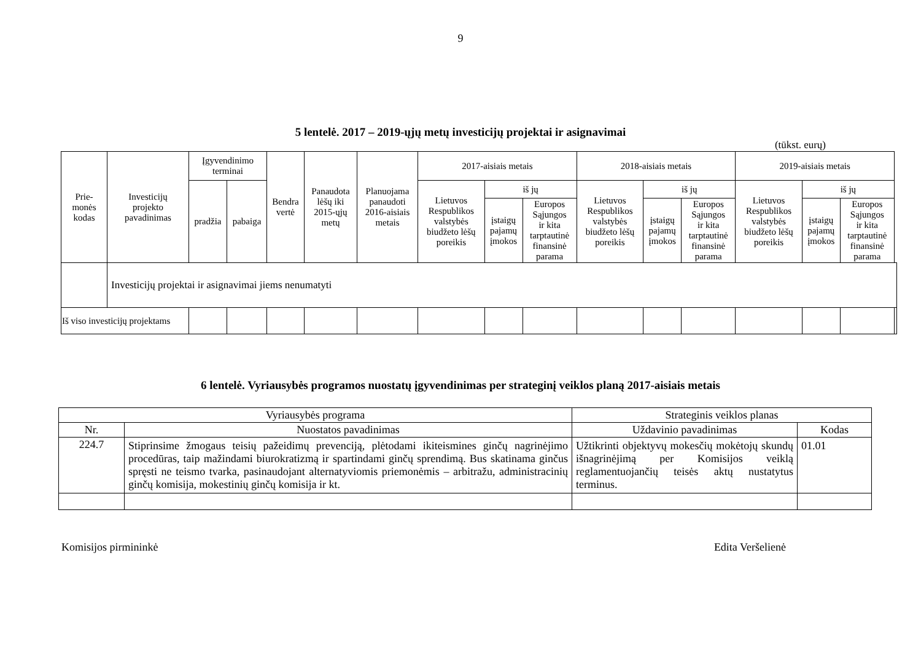9
5 lentelė. 2017 – 2019-ųjų metų investicijų projektai ir asignavimai
(tūkst. eurų)
| Prie- monės kodas | Investicijų projekto pavadinimas | Įgyvendinimo terminai | | Bendra vertė | Panaudota lėšų iki 2015-ųjų metų | Planuojama panaudoti 2016-aisiais metais | 2017-aisiais metais | | | 2018-aisiais metais | | | 2019-aisiais metais | | | |
| --- | --- | --- | --- | --- | --- | --- | --- | --- | --- | --- | --- | --- | --- | --- | --- | --- |
| | | pradžia | pabaiga | | | | Lietuvos Respublikos valstybės biudžeto lėšų poreikis | iš jų | | Lietuvos Respublikos valstybės biudžeto lėšų poreikis | iš jų | | Lietuvos Respublikos valstybės biudžeto lėšų poreikis | iš jų | | |
| | | | | | | | | įstaigų pajamų įmokos | Europos Sąjungos ir kita tarptautinė finansinė parama | | įstaigų pajamų įmokos | Europos Sąjungos ir kita tarptautinė finansinė parama | | įstaigų pajamų įmokos | Europos Sąjungos ir kita tarptautinė finansinė parama | |
| | Investicijų projektai ir asignavimai jiems nenumatyti | | | | | | | | | | | | | | | |
| Iš viso investicijų projektams | | | | | | | | | | | | | | | | |
6 lentelė. Vyriausybės programos nuostatų įgyvendinimas per strateginį veiklos planą 2017-aisiais metais
| Vyriausybės programa | | Strateginis veiklos planas | |
| --- | --- | --- | --- |
| Nr. | Nuostatos pavadinimas | Uždavinio pavadinimas | Kodas |
| 224.7 | Stiprinsime žmogaus teisių pažeidimų prevenciją, plėtodami ikiteismines ginčų nagrinėjimo procedūras, taip mažindami biurokratizmą ir spartindami ginčų sprendimą. Bus skatinama ginčus spręsti ne teismo tvarka, pasinaudojant alternatyviomis priemonėmis – arbitražu, administracinių ginčų komisija, mokestinių ginčų komisija ir kt. | Užtikrinti objektyvų mokesčių mokėtojų skundų išnagrinėjimą per Komisijos veiklą reglamentuojančių teisės aktų nustatytus terminus. | 01.01 |
Komisijos pirmininkė Edita Veršelienė